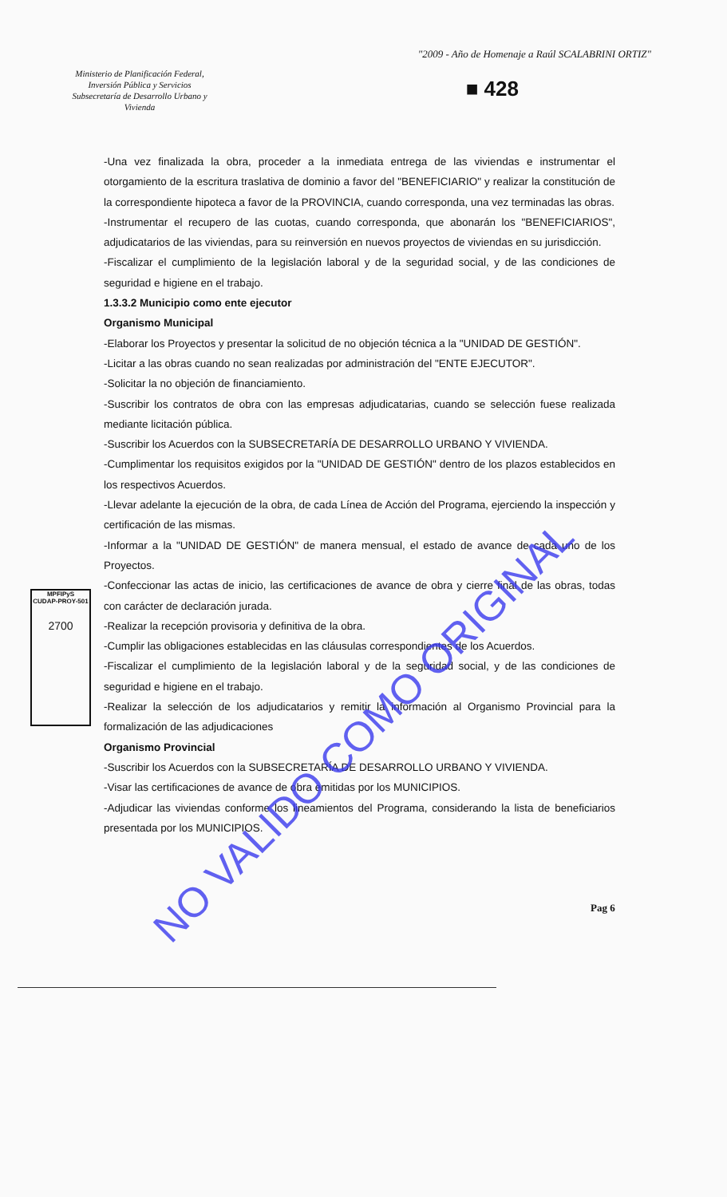Ministerio de Planificación Federal,
Inversión Pública y Servicios
Subsecretaría de Desarrollo Urbano y
Vivienda
"2009 - Año de Homenaje a Raúl SCALABRINI ORTIZ"
■ 428
-Una vez finalizada la obra, proceder a la inmediata entrega de las viviendas e instrumentar el otorgamiento de la escritura traslativa de dominio a favor del "BENEFICIARIO" y realizar la constitución de la correspondiente hipoteca a favor de la PROVINCIA, cuando corresponda, una vez terminadas las obras.
-Instrumentar el recupero de las cuotas, cuando corresponda, que abonarán los "BENEFICIARIOS", adjudicatarios de las viviendas, para su reinversión en nuevos proyectos de viviendas en su jurisdicción.
-Fiscalizar el cumplimiento de la legislación laboral y de la seguridad social, y de las condiciones de seguridad e higiene en el trabajo.
1.3.3.2 Municipio como ente ejecutor
Organismo Municipal
-Elaborar los Proyectos y presentar la solicitud de no objeción técnica a la "UNIDAD DE GESTIÓN".
-Licitar a las obras cuando no sean realizadas por administración del "ENTE EJECUTOR".
-Solicitar la no objeción de financiamiento.
-Suscribir los contratos de obra con las empresas adjudicatarias, cuando se selección fuese realizada mediante licitación pública.
-Suscribir los Acuerdos con la SUBSECRETARÍA DE DESARROLLO URBANO Y VIVIENDA.
-Cumplimentar los requisitos exigidos por la "UNIDAD DE GESTIÓN" dentro de los plazos establecidos en los respectivos Acuerdos.
-Llevar adelante la ejecución de la obra, de cada Línea de Acción del Programa, ejerciendo la inspección y certificación de las mismas.
-Informar a la "UNIDAD DE GESTIÓN" de manera mensual, el estado de avance de cada uno de los Proyectos.
-Confeccionar las actas de inicio, las certificaciones de avance de obra y cierre final de las obras, todas con carácter de declaración jurada.
-Realizar la recepción provisoria y definitiva de la obra.
-Cumplir las obligaciones establecidas en las cláusulas correspondientes de los Acuerdos.
-Fiscalizar el cumplimiento de la legislación laboral y de la seguridad social, y de las condiciones de seguridad e higiene en el trabajo.
-Realizar la selección de los adjudicatarios y remitir la información al Organismo Provincial para la formalización de las adjudicaciones
Organismo Provincial
-Suscribir los Acuerdos con la SUBSECRETARÍA DE DESARROLLO URBANO Y VIVIENDA.
-Visar las certificaciones de avance de obra emitidas por los MUNICIPIOS.
-Adjudicar las viviendas conforme los lineamientos del Programa, considerando la lista de beneficiarios presentada por los MUNICIPIOS.
MPFIPyS
CUDAP-PROY-501
2700
Pag 6
NO VALIDO COMO ORIGINAL